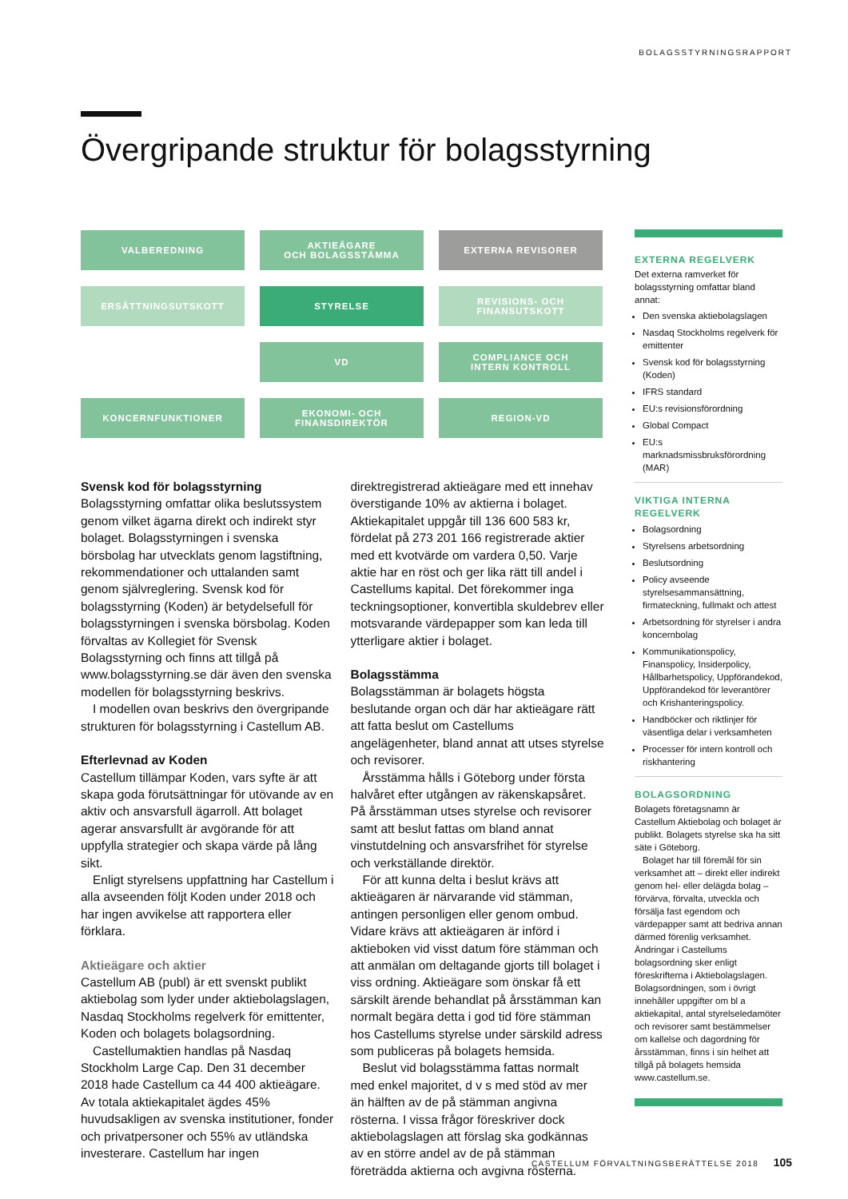BOLAGSSTYRNINGSRAPPORT
Övergripande struktur för bolagsstyrning
VALBEREDNING
AKTIEÄGARE
OCH BOLAGSSTÄMMA
EXTERNA REVISORER
ERSÄTTNINGSUTSKOTT
STYRELSE
REVISIONS- OCH
FINANSUTSKOTT
VD
COMPLIANCE OCH
INTERN KONTROLL
KONCERNFUNKTIONER
EKONOMI- OCH
FINANSDIREKTÖR
REGION-VD
Svensk kod för bolagsstyrning
Bolagsstyrning omfattar olika beslutssystem genom vilket ägarna direkt och indirekt styr bolaget. Bolagsstyrningen i svenska börsbolag har utvecklats genom lagstiftning, rekommendationer och uttalanden samt genom självreglering. Svensk kod för bolagsstyrning (Koden) är betydelsefull för bolagsstyrningen i svenska börsbolag. Koden förvaltas av Kollegiet för Svensk Bolagsstyrning och finns att tillgå på www.bolagsstyrning.se där även den svenska modellen för bolagsstyrning beskrivs.
I modellen ovan beskrivs den övergripande strukturen för bolagsstyrning i Castellum AB.
Efterlevnad av Koden
Castellum tillämpar Koden, vars syfte är att skapa goda förutsättningar för utövande av en aktiv och ansvarsfull ägarroll. Att bolaget agerar ansvarsfullt är avgörande för att uppfylla strategier och skapa värde på lång sikt.
Enligt styrelsens uppfattning har Castellum i alla avseenden följt Koden under 2018 och har ingen avvikelse att rapportera eller förklara.
Aktieägare och aktier
Castellum AB (publ) är ett svenskt publikt aktiebolag som lyder under aktiebolagslagen, Nasdaq Stockholms regelverk för emittenter, Koden och bolagets bolagsordning.
Castellumaktien handlas på Nasdaq Stockholm Large Cap. Den 31 december 2018 hade Castellum ca 44 400 aktieägare. Av totala aktiekapitalet ägdes 45% huvudsakligen av svenska institutioner, fonder och privatpersoner och 55% av utländska investerare. Castellum har ingen direktregistrerad aktieägare med ett innehav överstigande 10% av aktierna i bolaget.
Aktiekapitalet uppgår till 136 600 583 kr, fördelat på 273 201 166 registrerade aktier med ett kvotvärde om vardera 0,50. Varje aktie har en röst och ger lika rätt till andel i Castellums kapital. Det förekommer inga teckningsoptioner, konvertibla skuldebrev eller motsvarande värdepapper som kan leda till ytterligare aktier i bolaget.
Bolagsstämma
Bolagsstämman är bolagets högsta beslutande organ och där har aktieägare rätt att fatta beslut om Castellums angelägenheter, bland annat att utses styrelse och revisorer.
Årsstämma hålls i Göteborg under första halvåret efter utgången av räkenskapsåret. På årsstämman utses styrelse och revisorer samt att beslut fattas om bland annat vinstutdelning och ansvarsfrihet för styrelse och verkställande direktör.
För att kunna delta i beslut krävs att aktieägaren är närvarande vid stämman, antingen personligen eller genom ombud. Vidare krävs att aktieägaren är införd i aktieboken vid visst datum före stämman och att anmälan om deltagande gjorts till bolaget i viss ordning. Aktieägare som önskar få ett särskilt ärende behandlat på årsstämman kan normalt begära detta i god tid före stämman hos Castellums styrelse under särskild adress som publiceras på bolagets hemsida.
Beslut vid bolagsstämma fattas normalt med enkel majoritet, d v s med stöd av mer än hälften av de på stämman angivna rösterna. I vissa frågor föreskriver dock aktiebolagslagen att förslag ska godkännas av en större andel av de på stämman företrädda aktierna och avgivna rösterna.
EXTERNA REGELVERK
Det externa ramverket för bolagsstyrning omfattar bland annat:
Den svenska aktiebolagslagen
Nasdaq Stockholms regelverk för emittenter
Svensk kod för bolagsstyrning (Koden)
IFRS standard
EU:s revisionsförordning
Global Compact
EU:s marknadsmissbruksförordning (MAR)
VIKTIGA INTERNA REGELVERK
Bolagsordning
Styrelsens arbetsordning
Beslutsordning
Policy avseende styrelsesammansättning, firmateckning, fullmakt och attest
Arbetsordning för styrelser i andra koncernbolag
Kommunikationspolicy, Finanspolicy, Insiderpolicy, Hållbarhetspolicy, Uppförandekod, Uppförandekod för leverantörer och Krishanteringspolicy.
Handböcker och riktlinjer för väsentliga delar i verksamheten
Processer för intern kontroll och riskhantering
BOLAGSORDNING
Bolagets företagsnamn är Castellum Aktiebolag och bolaget är publikt. Bolagets styrelse ska ha sitt säte i Göteborg.
Bolaget har till föremål för sin verksamhet att – direkt eller indirekt genom hel- eller delägda bolag – förvärva, förvalta, utveckla och försälja fast egendom och värdepapper samt att bedriva annan därmed förenlig verksamhet. Ändringar i Castellums bolagsordning sker enligt föreskrifterna i Aktiebolagslagen. Bolagsordningen, som i övrigt innehåller uppgifter om bl a aktiekapital, antal styrelseledamöter och revisorer samt bestämmelser om kallelse och dagordning för årsstämman, finns i sin helhet att tillgå på bolagets hemsida www.castellum.se.
CASTELLUM FÖRVALTNINGSBERÄTTELSE 2018 105